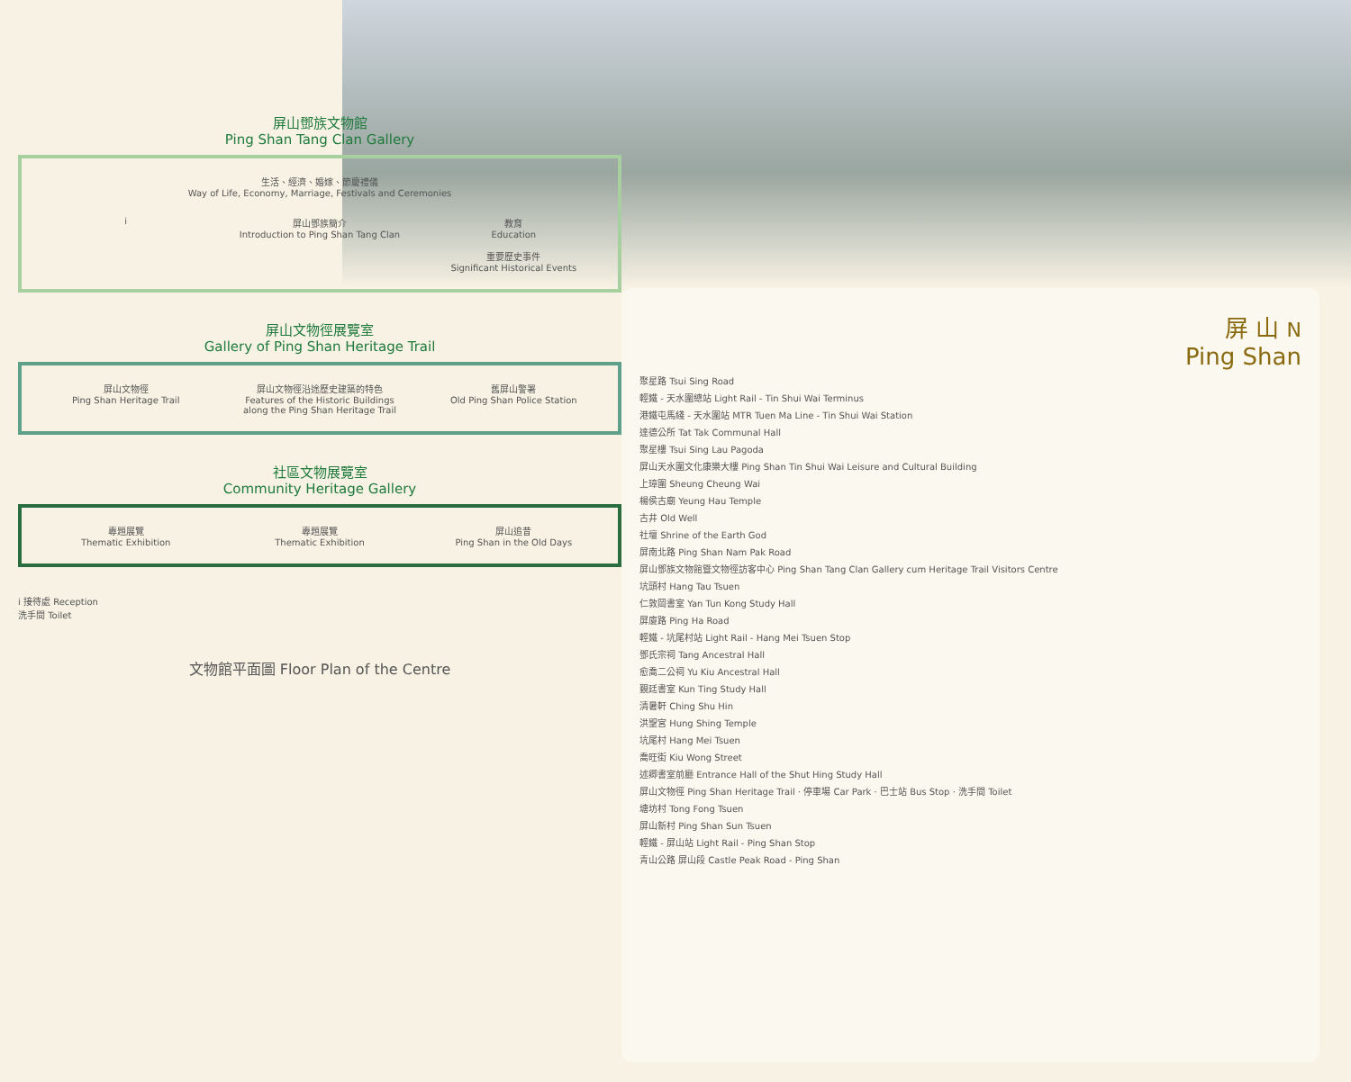屏山鄧族文物館
Ping Shan Tang Clan Gallery
生活、經濟、婚嫁、節慶禮儀
Way of Life, Economy, Marriage, Festivals and Ceremonies
i
屏山鄧族簡介
Introduction to Ping Shan Tang Clan
教育
Education
重要歷史事件
Significant Historical Events
屏山文物徑展覽室
Gallery of Ping Shan Heritage Trail
屏山文物徑
Ping Shan Heritage Trail
屏山文物徑沿途歷史建築的特色
Features of the Historic Buildings along the Ping Shan Heritage Trail
舊屏山警署
Old Ping Shan Police Station
社區文物展覽室
Community Heritage Gallery
專題展覽
Thematic Exhibition
專題展覽
Thematic Exhibition
屏山追昔
Ping Shan in the Old Days
i 接待處 Reception
洗手間 Toilet
文物館平面圖 Floor Plan of the Centre
屏 山 N
Ping Shan
聚星路 Tsui Sing Road
輕鐵 - 天水圍總站 Light Rail - Tin Shui Wai Terminus
港鐵屯馬綫 - 天水圍站 MTR Tuen Ma Line - Tin Shui Wai Station
達德公所 Tat Tak Communal Hall
聚星樓 Tsui Sing Lau Pagoda
屏山天水圍文化康樂大樓 Ping Shan Tin Shui Wai Leisure and Cultural Building
上璋圍 Sheung Cheung Wai
楊侯古廟 Yeung Hau Temple
古井 Old Well
社壇 Shrine of the Earth God
屏南北路 Ping Shan Nam Pak Road
屏山鄧族文物館暨文物徑訪客中心 Ping Shan Tang Clan Gallery cum Heritage Trail Visitors Centre
坑頭村 Hang Tau Tsuen
仁敦岡書室 Yan Tun Kong Study Hall
屏廈路 Ping Ha Road
輕鐵 - 坑尾村站 Light Rail - Hang Mei Tsuen Stop
鄧氏宗祠 Tang Ancestral Hall
愈喬二公祠 Yu Kiu Ancestral Hall
覲廷書室 Kun Ting Study Hall
清暑軒 Ching Shu Hin
洪聖宮 Hung Shing Temple
坑尾村 Hang Mei Tsuen
喬旺街 Kiu Wong Street
述卿書室前廳 Entrance Hall of the Shut Hing Study Hall
屏山文物徑 Ping Shan Heritage Trail · 停車場 Car Park · 巴士站 Bus Stop · 洗手間 Toilet
塘坊村 Tong Fong Tsuen
屏山新村 Ping Shan Sun Tsuen
輕鐵 - 屏山站 Light Rail - Ping Shan Stop
青山公路 屏山段 Castle Peak Road - Ping Shan